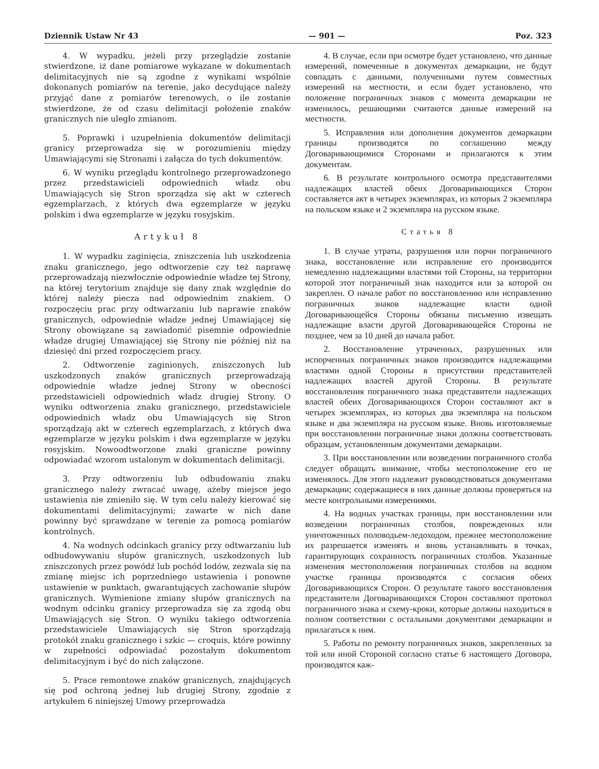Dziennik Ustaw Nr 43 — 901 — Poz. 323
4. W wypadku, jeżeli przy przeglądzie zostanie stwierdzone, iż dane pomiarowe wykazane w dokumentach delimitacyjnych nie są zgodne z wynikami wspólnie dokonanych pomiarów na terenie, jako decydujące należy przyjąć dane z pomiarów terenowych, o ile zostanie stwierdzone, że od czasu delimitacji położenie znaków granicznych nie uległo zmianom.
5. Poprawki i uzupełnienia dokumentów delimitacji granicy przeprowadza się w porozumieniu między Umawiającymi się Stronami i załącza do tych dokumentów.
6. W wyniku przeglądu kontrolnego przeprowadzonego przez przedstawicieli odpowiednich władz obu Umawiających się Stron sporządza się akt w czterech egzemplarzach, z których dwa egzemplarze w języku polskim i dwa egzemplarze w języku rosyjskim.
Artykuł 8
1. W wypadku zaginięcia, zniszczenia lub uszkodzenia znaku granicznego, jego odtworzenie czy też naprawę przeprowadzają niezwłocznie odpowiednie władze tej Strony, na której terytorium znajduje się dany znak względnie do której należy piecza nad odpowiednim znakiem. O rozpoczęciu prac przy odtwarzaniu lub naprawie znaków granicznych, odpowiednie władze jednej Umawiającej się Strony obowiązane są zawiadomić pisemnie odpowiednie władze drugiej Umawiającej się Strony nie później niż na dziesięć dni przed rozpoczęciem pracy.
2. Odtworzenie zaginionych, zniszczonych lub uszkodzonych znaków granicznych przeprowadzają odpowiednie władze jednej Strony w obecności przedstawicieli odpowiednich władz drugiej Strony. O wyniku odtworzenia znaku granicznego, przedstawiciele odpowiednich władz obu Umawiających się Stron sporządzają akt w czterech egzemplarzach, z których dwa egzemplarze w języku polskim i dwa egzemplarze w języku rosyjskim. Nowoodtworzone znaki graniczne powinny odpowiadać wzorom ustalonym w dokumentach delimitacji.
3. Przy odtworzeniu lub odbudowaniu znaku granicznego należy zwracać uwagę, ażeby miejsce jego ustawienia nie zmieniło się. W tym celu należy kierować się dokumentami delimitacyjnymi; zawarte w nich dane powinny być sprawdzane w terenie za pomocą pomiarów kontrolnych.
4. Na wodnych odcinkach granicy przy odtwarzaniu lub odbudowywaniu słupów granicznych, uszkodzonych lub zniszczonych przez powódź lub pochód lodów, zezwala się na zmianę miejsc ich poprzedniego ustawienia i ponowne ustawienie w punktach, gwarantujących zachowanie słupów granicznych. Wymienione zmiany słupów granicznych na wodnym odcinku granicy przeprowadza się za zgodą obu Umawiających się Stron. O wyniku takiego odtworzenia przedstawiciele Umawiających się Stron sporządzają protokół znaku granicznego i szkic — croquis, które powinny w zupełności odpowiadać pozostałym dokumentom delimitacyjnym i być do nich załączone.
5. Prace remontowe znaków granicznych, znajdujących się pod ochroną jednej lub drugiej Strony, zgodnie z artykułem 6 niniejszej Umowy przeprowadza
4. В случае, если при осмотре будет установлено, что данные измерений, помеченные в документах демаркации, не будут совпадать с данными, полученными путем совместных измерений на местности, и если будет установлено, что положение пограничных знаков с момента демаркации не изменилось, решающими считаются данные измерений на местности.
5. Исправления или дополнения документов демаркации границы производятся по соглашению между Договаривающимися Сторонами и прилагаются к этим документам.
6. В результате контрольного осмотра представителями надлежащих властей обеих Договаривающихся Сторон составляется акт в четырех экземплярах, из которых 2 экземпляра на польском языке и 2 экземпляра на русском языке.
Статья 8
1. В случае утраты, разрушения или порчи пограничного знака, восстановление или исправление его производится немедленно надлежащими властями той Стороны, на территории которой этот пограничный знак находится или за которой он закреплен. О начале работ по восстановлению или исправлению пограничных знаков надлежащие власти одной Договаривающейся Стороны обязаны письменно извещать надлежащие власти другой Договаривающейся Стороны не позднее, чем за 10 дней до начала работ.
2. Восстановление утраченных, разрушенных или испорченных пограничных знаков производится надлежащими властями одной Стороны в присутствии представителей надлежащих властей другой Стороны. В результате восстановления пограничного знака представители надлежащих властей обеих Договаривающихся Сторон составляют акт в четырех экземплярах, из которых два экземпляра на польском языке и два экземпляра на русском языке. Вновь изготовляемые при восстановлении пограничные знаки должны соответствовать образцам, установленным документами демаркации.
3. При восстановлении или возведении пограничного столба следует обращать внимание, чтобы местоположение его не изменялось. Для этого надлежит руководствоваться документами демаркации; содержащиеся в них данные должны проверяться на месте контрольными измерениями.
4. На водных участках границы, при восстановлении или возведении пограничных столбов, поврежденных или уничтоженных половодьем-ледоходом, прежнее местоположение их разрешается изменять и вновь устанавливать в точках, гарантирующих сохранность пограничных столбов. Указанные изменения местоположения пограничных столбов на водном участке границы производятся с согласия обеих Договаривающихся Сторон. О результате такого восстановления представители Договаривающихся Сторон составляют протокол пограничного знака и схему-кроки, которые должны находиться в полном соответствии с остальными документами демаркации и прилагаться к ним.
5. Работы по ремонту пограничных знаков, закрепленных за той или иной Стороной согласно статье 6 настоящего Договора, производятся каж-